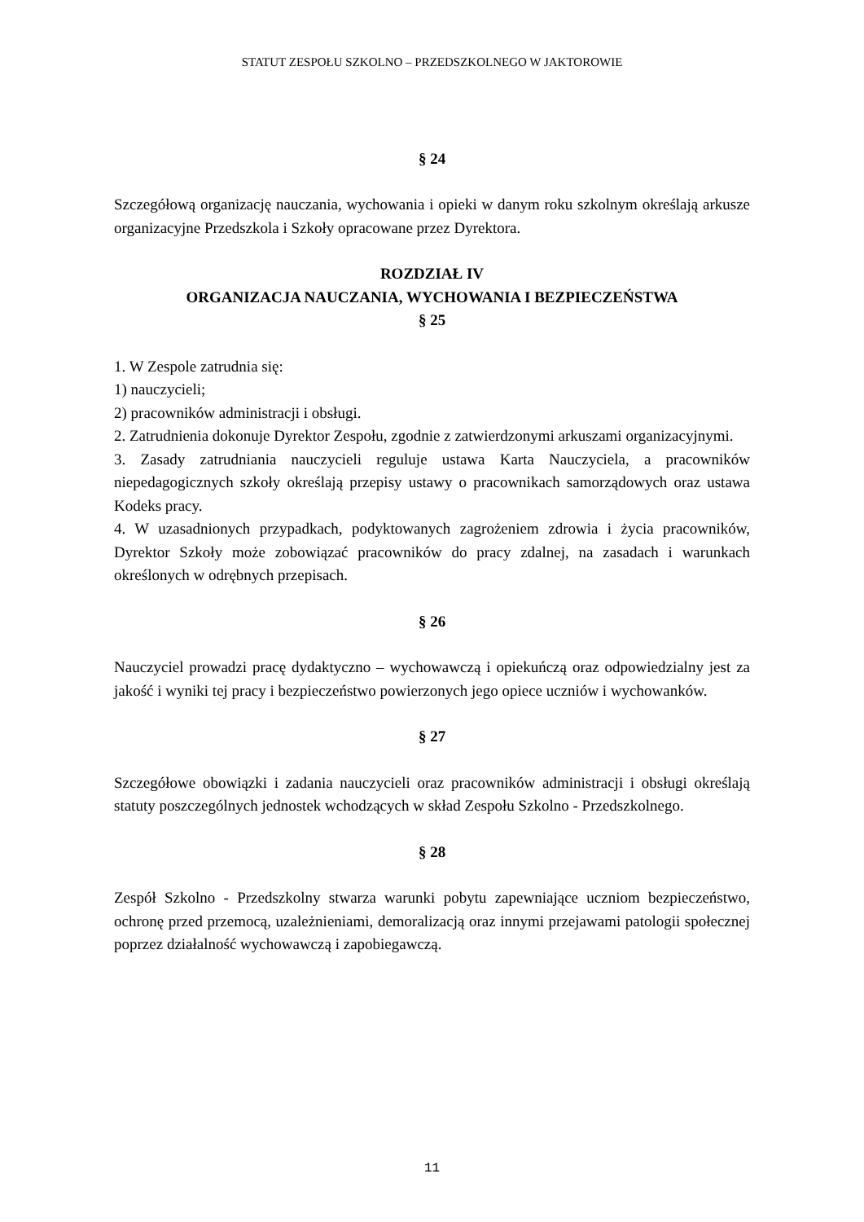STATUT ZESPOŁU SZKOLNO – PRZEDSZKOLNEGO W JAKTOROWIE
§ 24
Szczegółową organizację nauczania, wychowania i opieki w danym roku szkolnym określają arkusze organizacyjne Przedszkola i Szkoły opracowane przez Dyrektora.
ROZDZIAŁ IV
ORGANIZACJA NAUCZANIA, WYCHOWANIA I BEZPIECZEŃSTWA
§ 25
1. W Zespole zatrudnia się:
1) nauczycieli;
2) pracowników administracji i obsługi.
2. Zatrudnienia dokonuje Dyrektor Zespołu, zgodnie z zatwierdzonymi arkuszami organizacyjnymi.
3. Zasady zatrudniania nauczycieli reguluje ustawa Karta Nauczyciela, a pracowników niepedagogicznych szkoły określają przepisy ustawy o pracownikach samorządowych oraz ustawa Kodeks pracy.
4. W uzasadnionych przypadkach, podyktowanych zagrożeniem zdrowia i życia pracowników, Dyrektor Szkoły może zobowiązać pracowników do pracy zdalnej, na zasadach i warunkach określonych w odrębnych przepisach.
§ 26
Nauczyciel prowadzi pracę dydaktyczno – wychowawczą i opiekuńczą oraz odpowiedzialny jest za jakość i wyniki tej pracy i bezpieczeństwo powierzonych jego opiece uczniów i wychowanków.
§ 27
Szczegółowe obowiązki i zadania nauczycieli oraz pracowników administracji i obsługi określają statuty poszczególnych jednostek wchodzących w skład Zespołu Szkolno - Przedszkolnego.
§ 28
Zespół Szkolno - Przedszkolny stwarza warunki pobytu zapewniające uczniom bezpieczeństwo, ochronę przed przemocą, uzależnieniami, demoralizacją oraz innymi przejawami patologii społecznej poprzez działalność wychowawczą i zapobiegawczą.
11